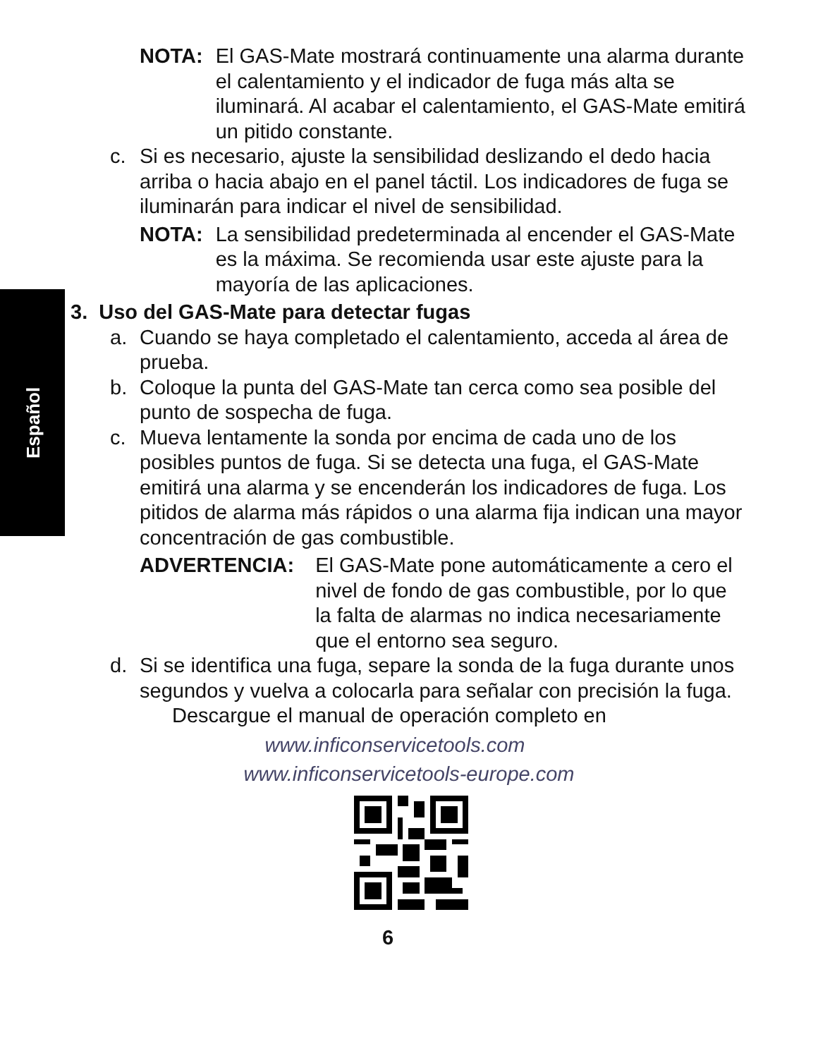Español
NOTA: El GAS-Mate mostrará continuamente una alarma durante el calentamiento y el indicador de fuga más alta se iluminará. Al acabar el calentamiento, el GAS-Mate emitirá un pitido constante.
c. Si es necesario, ajuste la sensibilidad deslizando el dedo hacia arriba o hacia abajo en el panel táctil. Los indicadores de fuga se iluminarán para indicar el nivel de sensibilidad.
NOTA: La sensibilidad predeterminada al encender el GAS-Mate es la máxima. Se recomienda usar este ajuste para la mayoría de las aplicaciones.
3. Uso del GAS-Mate para detectar fugas
a. Cuando se haya completado el calentamiento, acceda al área de prueba.
b. Coloque la punta del GAS-Mate tan cerca como sea posible del punto de sospecha de fuga.
c. Mueva lentamente la sonda por encima de cada uno de los posibles puntos de fuga. Si se detecta una fuga, el GAS-Mate emitirá una alarma y se encenderán los indicadores de fuga. Los pitidos de alarma más rápidos o una alarma fija indican una mayor concentración de gas combustible.
ADVERTENCIA: El GAS-Mate pone automáticamente a cero el nivel de fondo de gas combustible, por lo que la falta de alarmas no indica necesariamente que el entorno sea seguro.
d. Si se identifica una fuga, separe la sonda de la fuga durante unos segundos y vuelva a colocarla para señalar con precisión la fuga.
Descargue el manual de operación completo en
www.inficonservicetools.com
www.inficonservicetools-europe.com
6